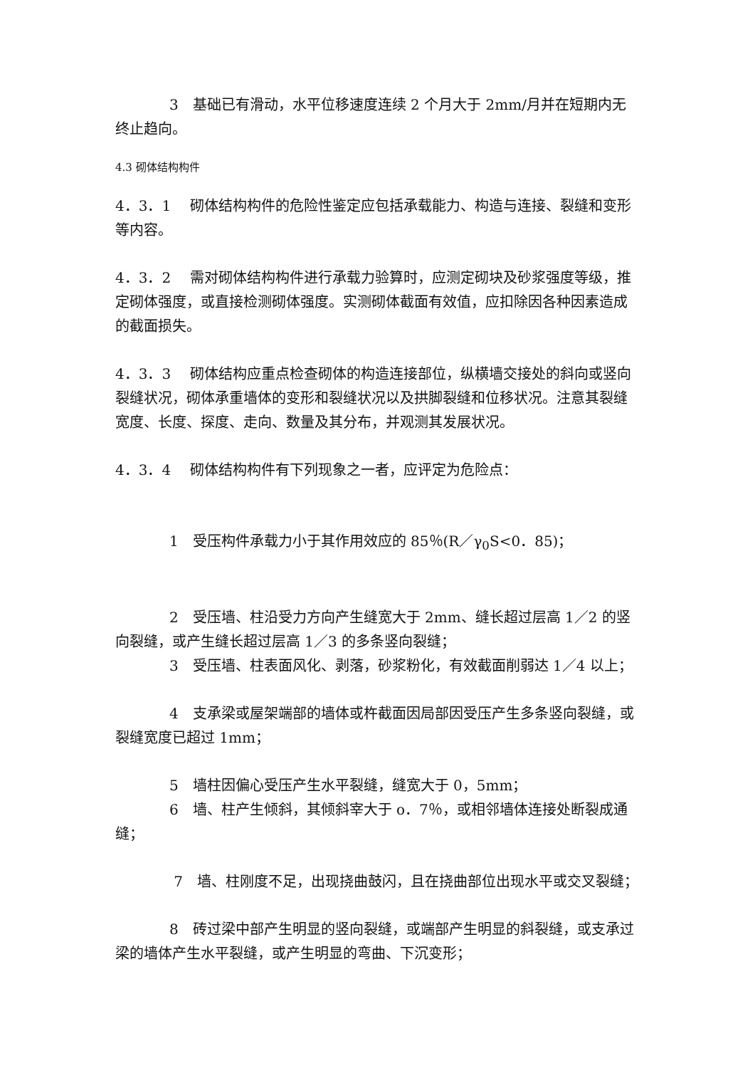3　基础已有滑动，水平位移速度连续 2 个月大于 2mm/月并在短期内无终止趋向。
4.3 砌体结构构件
4．3．1　 砌体结构构件的危险性鉴定应包括承载能力、构造与连接、裂缝和变形等内容。
4．3．2　 需对砌体结构构件进行承载力验算时，应测定砌块及砂浆强度等级，推定砌体强度，或直接检测砌体强度。实测砌体截面有效值，应扣除因各种因素造成的截面损失。
4．3．3　 砌体结构应重点检查砌体的构造连接部位，纵横墙交接处的斜向或竖向裂缝状况，砌体承重墙体的变形和裂缝状况以及拱脚裂缝和位移状况。注意其裂缝宽度、长度、探度、走向、数量及其分布，并观测其发展状况。
4．3．4　 砌体结构构件有下列现象之一者，应评定为危险点：
1　受压构件承载力小于其作用效应的 85％(R／γ<sub>0</sub>S<0．85)；
2　受压墙、柱沿受力方向产生缝宽大于 2mm、缝长超过层高 1／2 的竖向裂缝，或产生缝长超过层高 1／3 的多条竖向裂缝；
3　受压墙、柱表面风化、剥落，砂浆粉化，有效截面削弱达 1／4 以上；
4　支承梁或屋架端部的墙体或杵截面因局部因受压产生多条竖向裂缝，或裂缝宽度已超过 1mm；
5　墙柱因偏心受压产生水平裂缝，缝宽大于 0，5mm；
6　墙、柱产生倾斜，其倾斜宰大于 o．7％，或相邻墙体连接处断裂成通缝；
7　墙、柱刚度不足，出现挠曲鼓闪，且在挠曲部位出现水平或交叉裂缝；
8　砖过梁中部产生明显的竖向裂缝，或端部产生明显的斜裂缝，或支承过梁的墙体产生水平裂缝，或产生明显的弯曲、下沉变形；